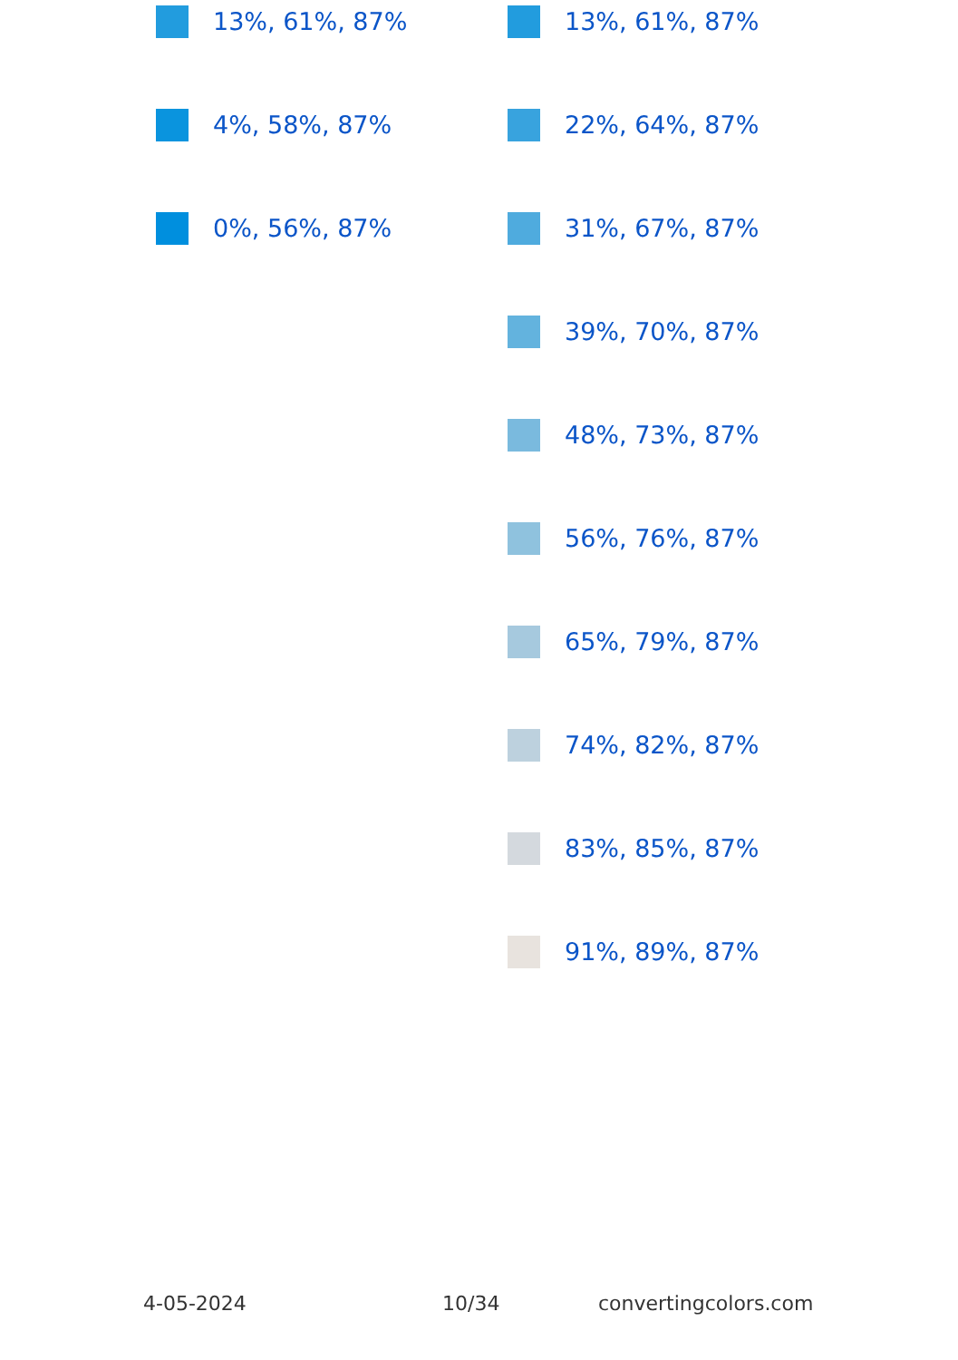13%, 61%, 87%
4%, 58%, 87%
0%, 56%, 87%
13%, 61%, 87%
22%, 64%, 87%
31%, 67%, 87%
39%, 70%, 87%
48%, 73%, 87%
56%, 76%, 87%
65%, 79%, 87%
74%, 82%, 87%
83%, 85%, 87%
91%, 89%, 87%
4-05-2024 10/34 convertingcolors.com